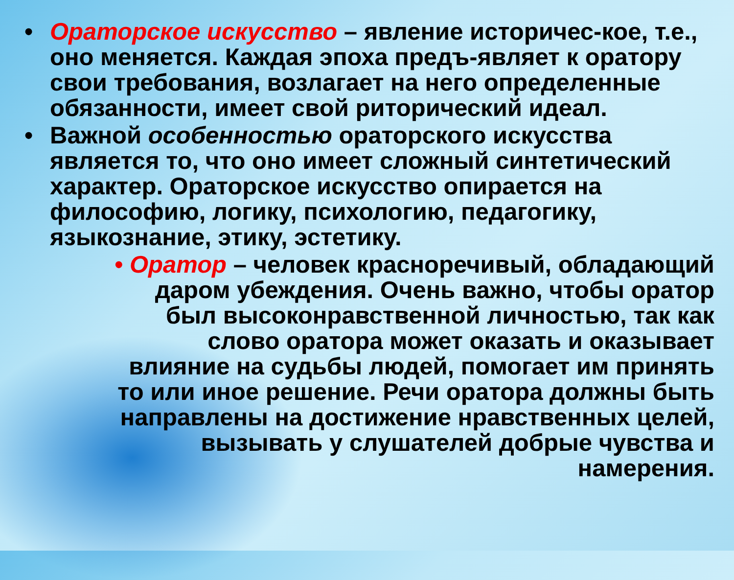• Ораторское искусство – явление историчес-кое, т.е., оно меняется. Каждая эпоха предъ-являет к оратору свои требования, возлагает на него определенные обязанности, имеет свой риторический идеал.
• Важной особенностью ораторского искусства является то, что оно имеет сложный синтетический характер. Ораторское искусство опирается на философию, логику, психологию, педагогику, языкознание, этику, эстетику.
• Оратор – человек красноречивый, обладающий
даром убеждения. Очень важно, чтобы оратор
был высоконравственной личностью, так как
слово оратора может оказать и оказывает
влияние на судьбы людей, помогает им принять
то или иное решение. Речи оратора должны быть
направлены на достижение нравственных целей,
вызывать у слушателей добрые чувства и
намерения.